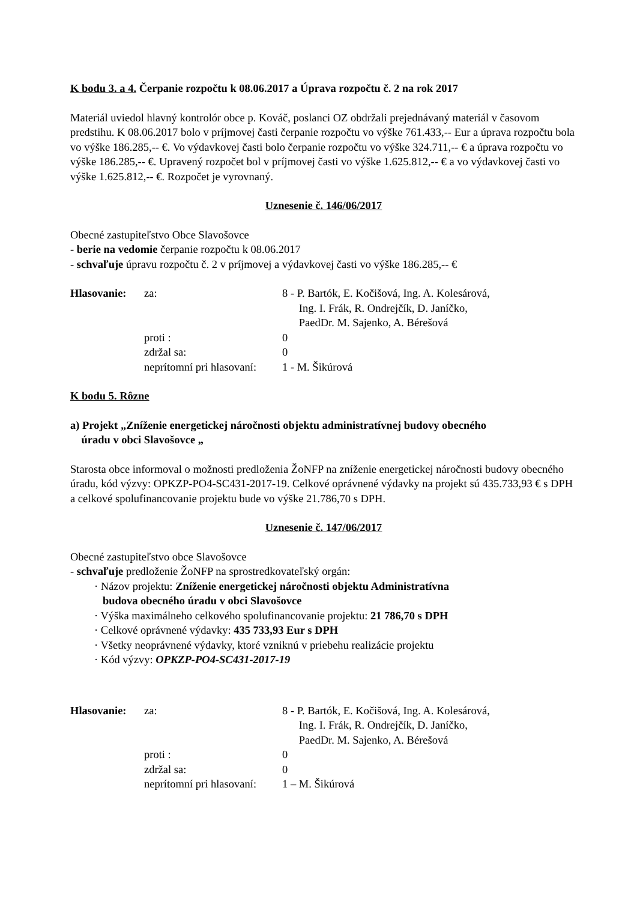K bodu 3. a 4. Čerpanie rozpočtu k 08.06.2017 a Úprava rozpočtu č. 2 na rok 2017
Materiál uviedol hlavný kontrolór obce p. Kováč, poslanci OZ obdržali prejednávaný materiál v časovom predstihu. K 08.06.2017 bolo v príjmovej časti čerpanie rozpočtu vo výške 761.433,-- Eur a úprava rozpočtu bola vo výške 186.285,-- €. Vo výdavkovej časti bolo čerpanie rozpočtu vo výške 324.711,-- € a úprava rozpočtu vo výške 186.285,-- €. Upravený rozpočet bol v príjmovej časti vo výške 1.625.812,-- € a vo výdavkovej časti vo výške 1.625.812,-- €. Rozpočet je vyrovnaný.
Uznesenie č. 146/06/2017
Obecné zastupiteľstvo Obce Slavošovce
- berie na vedomie čerpanie rozpočtu k 08.06.2017
- schvaľuje úpravu rozpočtu č. 2 v príjmovej a výdavkovej časti vo výške 186.285,-- €
| Hlasovanie: | za: | 8 - P. Bartók, E. Kočišová, Ing. A. Kolesárová, Ing. I. Frák, R. Ondrejčík, D. Janíčko, PaedDr. M. Sajenko, A. Bérešová |
| | proti : | 0 |
| | zdržal sa: | 0 |
| | neprítomní pri hlasovaní: | 1 - M. Šikúrová |
K bodu 5. Rôzne
a) Projekt „Zníženie energetickej náročnosti objektu administratívnej budovy obecného
úradu v obci Slavošovce „
Starosta obce informoval o možnosti predloženia ŽoNFP na zníženie energetickej náročnosti budovy obecného úradu, kód výzvy: OPKZP-PO4-SC431-2017-19. Celkové oprávnené výdavky na projekt sú 435.733,93 € s DPH a celkové spolufinancovanie projektu bude vo výške 21.786,70 s DPH.
Uznesenie č. 147/06/2017
Obecné zastupiteľstvo obce Slavošovce
- schvaľuje predloženie ŽoNFP na sprostredkovateľský orgán:
· Názov projektu: Zníženie energetickej náročnosti objektu Administratívna
budova obecného úradu v obci Slavošovce
· Výška maximálneho celkového spolufinancovanie projektu: 21 786,70 s DPH
· Celkové oprávnené výdavky: 435 733,93 Eur s DPH
· Všetky neoprávnené výdavky, ktoré vzniknú v priebehu realizácie projektu
· Kód výzvy: OPKZP-PO4-SC431-2017-19
| Hlasovanie: | za: | 8 - P. Bartók, E. Kočišová, Ing. A. Kolesárová, Ing. I. Frák, R. Ondrejčík, D. Janíčko, PaedDr. M. Sajenko, A. Bérešová |
| | proti : | 0 |
| | zdržal sa: | 0 |
| | neprítomní pri hlasovaní: | 1 – M. Šikúrová |